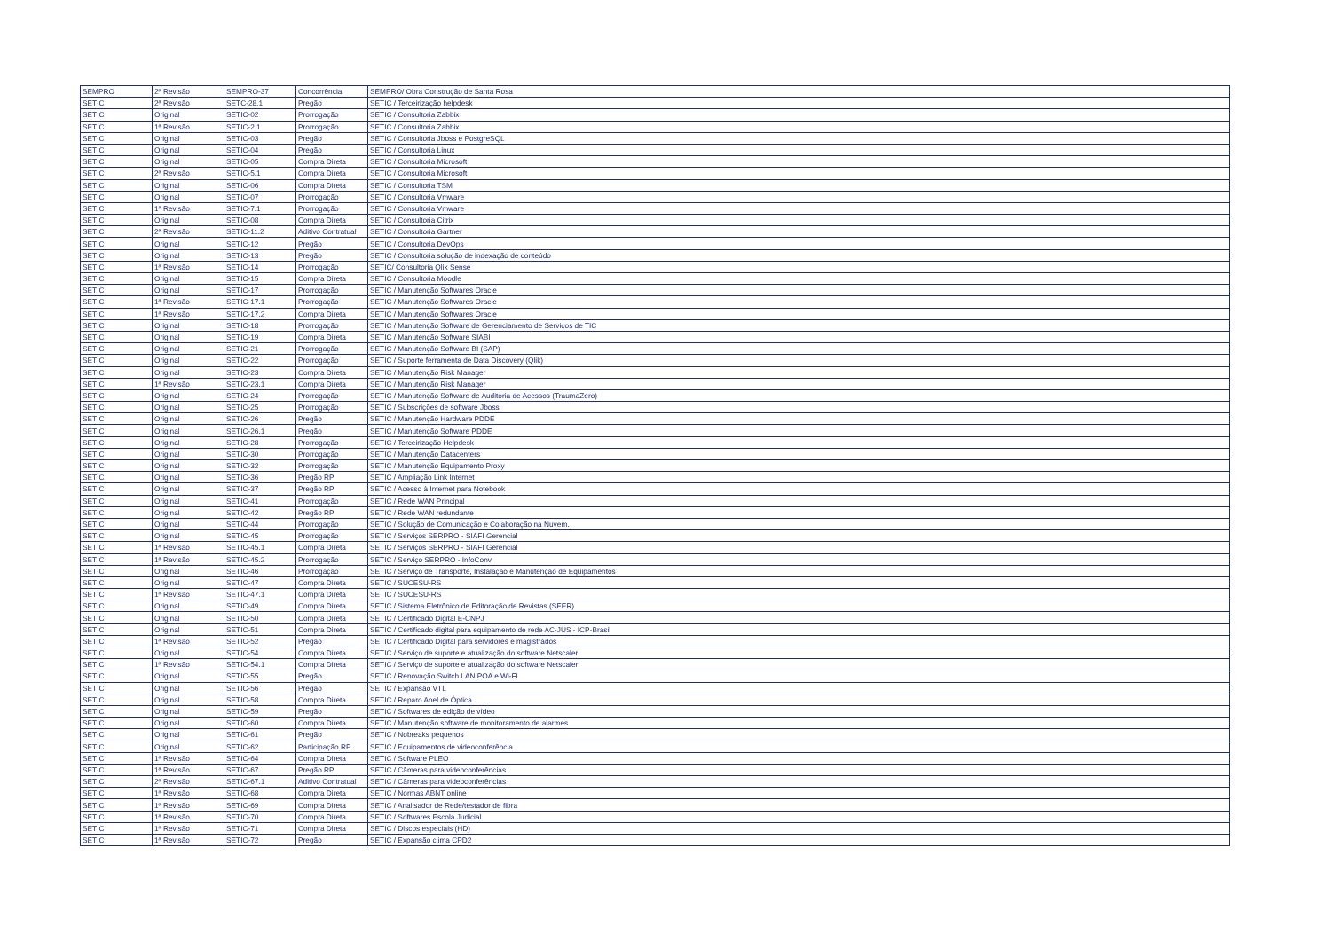| SEMPRO | 2ª Revisão | SEMPRO-37 | Concorrência | SEMPRO/ Obra Construção de Santa Rosa |
| SETIC | 2ª Revisão | SETC-28.1 | Pregão | SETIC / Terceirização helpdesk |
| SETIC | Original | SETIC-02 | Prorrogação | SETIC / Consultoria Zabbix |
| SETIC | 1ª Revisão | SETIC-2.1 | Prorrogação | SETIC / Consultoria Zabbix |
| SETIC | Original | SETIC-03 | Pregão | SETIC / Consultoria Jboss e PostgreSQL |
| SETIC | Original | SETIC-04 | Pregão | SETIC / Consultoria Linux |
| SETIC | Original | SETIC-05 | Compra Direta | SETIC / Consultoria Microsoft |
| SETIC | 2ª Revisão | SETIC-5.1 | Compra Direta | SETIC / Consultoria Microsoft |
| SETIC | Original | SETIC-06 | Compra Direta | SETIC / Consultoria TSM |
| SETIC | Original | SETIC-07 | Prorrogação | SETIC / Consultoria Vmware |
| SETIC | 1ª Revisão | SETIC-7.1 | Prorrogação | SETIC / Consultoria Vmware |
| SETIC | Original | SETIC-08 | Compra Direta | SETIC / Consultoria Citrix |
| SETIC | 2ª Revisão | SETIC-11.2 | Aditivo Contratual | SETIC / Consultoria Gartner |
| SETIC | Original | SETIC-12 | Pregão | SETIC / Consultoria DevOps |
| SETIC | Original | SETIC-13 | Pregão | SETIC / Consultoria solução de indexação de conteúdo |
| SETIC | 1ª Revisão | SETIC-14 | Prorrogação | SETIC/ Consultoria Qlik Sense |
| SETIC | Original | SETIC-15 | Compra Direta | SETIC / Consultoria Moodle |
| SETIC | Original | SETIC-17 | Prorrogação | SETIC / Manutenção Softwares Oracle |
| SETIC | 1ª Revisão | SETIC-17.1 | Prorrogação | SETIC / Manutenção Softwares Oracle |
| SETIC | 1ª Revisão | SETIC-17.2 | Compra Direta | SETIC / Manutenção Softwares Oracle |
| SETIC | Original | SETIC-18 | Prorrogação | SETIC / Manutenção Software de Gerenciamento de Serviços de TIC |
| SETIC | Original | SETIC-19 | Compra Direta | SETIC / Manutenção Software SIABI |
| SETIC | Original | SETIC-21 | Prorrogação | SETIC / Manutenção Software BI (SAP) |
| SETIC | Original | SETIC-22 | Prorrogação | SETIC / Suporte ferramenta de Data Discovery (Qlik) |
| SETIC | Original | SETIC-23 | Compra Direta | SETIC / Manutenção Risk Manager |
| SETIC | 1ª Revisão | SETIC-23.1 | Compra Direta | SETIC / Manutenção Risk Manager |
| SETIC | Original | SETIC-24 | Prorrogação | SETIC / Manutenção Software de Auditoria de Acessos (TraumaZero) |
| SETIC | Original | SETIC-25 | Prorrogação | SETIC / Subscrições de software Jboss |
| SETIC | Original | SETIC-26 | Pregão | SETIC / Manutenção Hardware PDDE |
| SETIC | Original | SETIC-26.1 | Pregão | SETIC / Manutenção Software PDDE |
| SETIC | Original | SETIC-28 | Prorrogação | SETIC / Terceirização Helpdesk |
| SETIC | Original | SETIC-30 | Prorrogação | SETIC / Manutenção Datacenters |
| SETIC | Original | SETIC-32 | Prorrogação | SETIC / Manutenção Equipamento Proxy |
| SETIC | Original | SETIC-36 | Pregão RP | SETIC / Ampliação Link Internet |
| SETIC | Original | SETIC-37 | Pregão RP | SETIC / Acesso à Internet para Notebook |
| SETIC | Original | SETIC-41 | Prorrogação | SETIC / Rede WAN Principal |
| SETIC | Original | SETIC-42 | Pregão RP | SETIC / Rede WAN redundante |
| SETIC | Original | SETIC-44 | Prorrogação | SETIC / Solução de Comunicação e Colaboração na Nuvem. |
| SETIC | Original | SETIC-45 | Prorrogação | SETIC / Serviços SERPRO - SIAFI Gerencial |
| SETIC | 1ª Revisão | SETIC-45.1 | Compra Direta | SETIC / Serviços SERPRO - SIAFI Gerencial |
| SETIC | 1ª Revisão | SETIC-45.2 | Prorrogação | SETIC / Serviço SERPRO - InfoConv |
| SETIC | Original | SETIC-46 | Prorrogação | SETIC / Serviço de Transporte, Instalação e Manutenção de Equipamentos |
| SETIC | Original | SETIC-47 | Compra Direta | SETIC / SUCESU-RS |
| SETIC | 1ª Revisão | SETIC-47.1 | Compra Direta | SETIC / SUCESU-RS |
| SETIC | Original | SETIC-49 | Compra Direta | SETIC / Sistema Eletrônico de Editoração de Revistas (SEER) |
| SETIC | Original | SETIC-50 | Compra Direta | SETIC / Certificado Digital E-CNPJ |
| SETIC | Original | SETIC-51 | Compra Direta | SETIC / Certificado digital para equipamento de rede AC-JUS - ICP-Brasil |
| SETIC | 1ª Revisão | SETIC-52 | Pregão | SETIC / Certificado Digital para servidores e magistrados |
| SETIC | Original | SETIC-54 | Compra Direta | SETIC / Serviço de suporte e atualização do software Netscaler |
| SETIC | 1ª Revisão | SETIC-54.1 | Compra Direta | SETIC / Serviço de suporte e atualização do software Netscaler |
| SETIC | Original | SETIC-55 | Pregão | SETIC / Renovação Switch LAN POA e Wi-FI |
| SETIC | Original | SETIC-56 | Pregão | SETIC / Expansão VTL |
| SETIC | Original | SETIC-58 | Compra Direta | SETIC / Reparo Anel de Óptica |
| SETIC | Original | SETIC-59 | Pregão | SETIC / Softwares de edição de vídeo |
| SETIC | Original | SETIC-60 | Compra Direta | SETIC / Manutenção software de monitoramento de alarmes |
| SETIC | Original | SETIC-61 | Pregão | SETIC / Nobreaks pequenos |
| SETIC | Original | SETIC-62 | Participação RP | SETIC / Equipamentos de videoconferência |
| SETIC | 1ª Revisão | SETIC-64 | Compra Direta | SETIC / Software PLEO |
| SETIC | 1ª Revisão | SETIC-67 | Pregão RP | SETIC / Câmeras para videoconferências |
| SETIC | 2ª Revisão | SETIC-67.1 | Aditivo Contratual | SETIC / Câmeras para videoconferências |
| SETIC | 1ª Revisão | SETIC-68 | Compra Direta | SETIC / Normas ABNT online |
| SETIC | 1ª Revisão | SETIC-69 | Compra Direta | SETIC / Analisador de Rede/testador de fibra |
| SETIC | 1ª Revisão | SETIC-70 | Compra Direta | SETIC / Softwares Escola Judicial |
| SETIC | 1ª Revisão | SETIC-71 | Compra Direta | SETIC / Discos especiais (HD) |
| SETIC | 1ª Revisão | SETIC-72 | Pregão | SETIC / Expansão clima CPD2 |